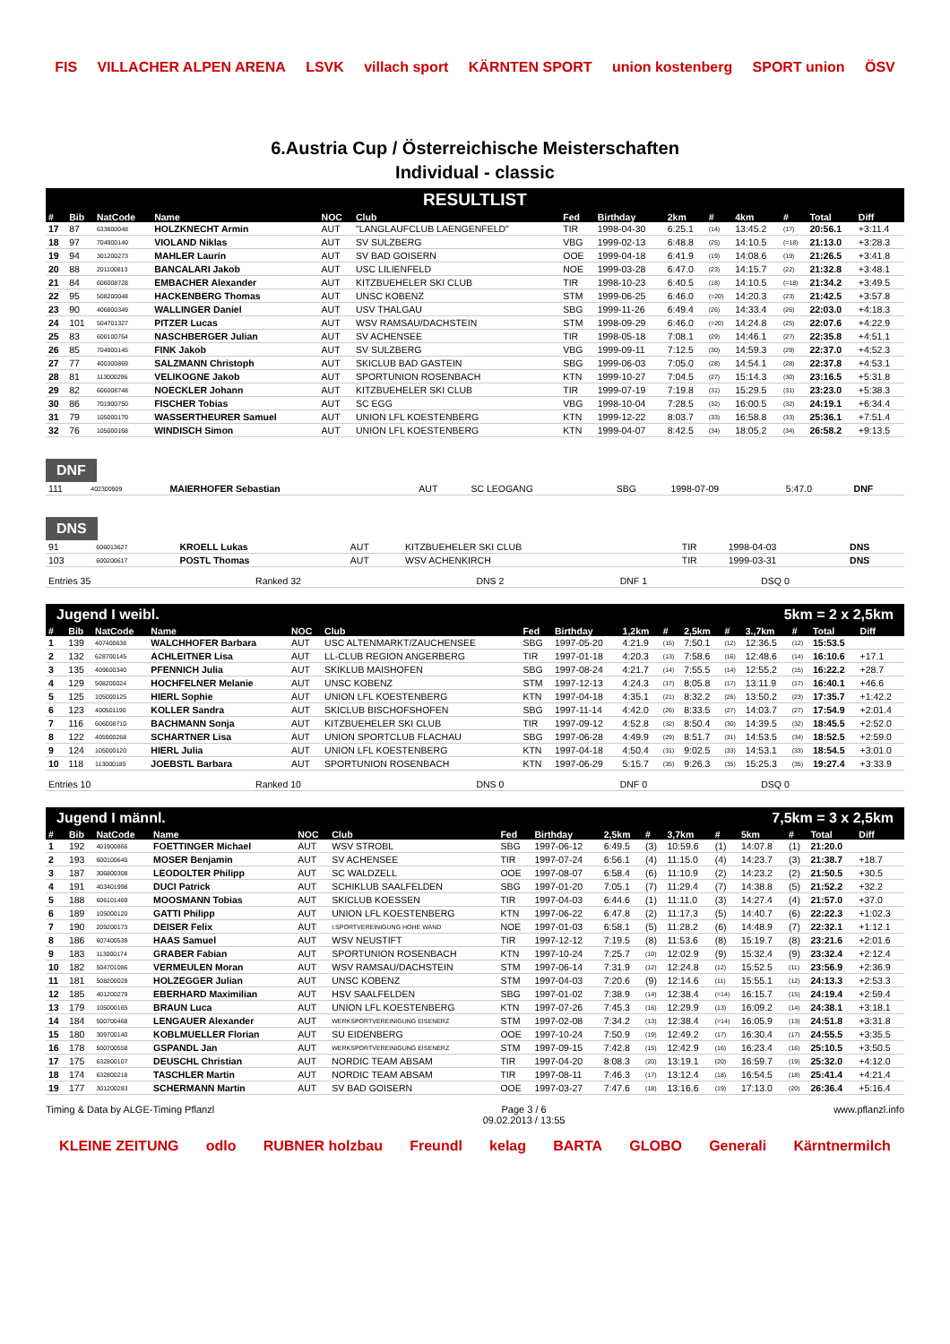FIS VILLACHER ALPEN ARENA LSVK villach sport KÄRNTEN SPORT union kostenberg SPORT union ÖSV
6.Austria Cup / Österreichische Meisterschaften
Individual - classic
RESULTLIST
| # | Bib | NatCode | Name | NOC | Club | Fed | Birthday | 2km | # | 4km | # | Total | Diff |
| --- | --- | --- | --- | --- | --- | --- | --- | --- | --- | --- | --- | --- | --- |
| 17 | 87 | 633600048 | HOLZKNECHT Armin | AUT | "LANGLAUFCLUB LAENGENFELD" | TIR | 1998-04-30 | 6:25.1 | (14) | 13:45.2 | (17) | 20:56.1 | +3:11.4 |
| 18 | 97 | 704900140 | VIOLAND Niklas | AUT | SV SULZBERG | VBG | 1999-02-13 | 6:48.8 | (25) | 14:10.5 | (=18) | 21:13.0 | +3:28.3 |
| 19 | 94 | 301200273 | MAHLER Laurin | AUT | SV BAD GOISERN | OOE | 1999-04-18 | 6:41.9 | (19) | 14:08.6 | (19) | 21:26.5 | +3:41.8 |
| 20 | 88 | 201100813 | BANCALARI Jakob | AUT | USC LILIENFELD | NOE | 1999-03-28 | 6:47.0 | (23) | 14:15.7 | (22) | 21:32.8 | +3:48.1 |
| 21 | 84 | 606008728 | EMBACHER Alexander | AUT | KITZBUEHELER SKI CLUB | TIR | 1998-10-23 | 6:40.5 | (18) | 14:10.5 | (=18) | 21:34.2 | +3:49.5 |
| 22 | 95 | 508200048 | HACKENBERG Thomas | AUT | UNSC KOBENZ | STM | 1999-06-25 | 6:46.0 | (=20) | 14:20.3 | (23) | 21:42.5 | +3:57.8 |
| 23 | 90 | 406800349 | WALLINGER Daniel | AUT | USV THALGAU | SBG | 1999-11-26 | 6:49.4 | (26) | 14:33.4 | (26) | 22:03.0 | +4:18.3 |
| 24 | 101 | 504701327 | PITZER Lucas | AUT | WSV RAMSAU/DACHSTEIN | STM | 1998-09-29 | 6:46.0 | (=20) | 14:24.8 | (25) | 22:07.6 | +4:22.9 |
| 25 | 83 | 600100764 | NASCHBERGER Julian | AUT | SV ACHENSEE | TIR | 1998-05-18 | 7:08.1 | (29) | 14:46.1 | (27) | 22:35.8 | +4:51.1 |
| 26 | 85 | 704900145 | FINK Jakob | AUT | SV SULZBERG | VBG | 1999-09-11 | 7:12.5 | (30) | 14:59.3 | (29) | 22:37.0 | +4:52.3 |
| 27 | 77 | 400300869 | SALZMANN Christoph | AUT | SKICLUB BAD GASTEIN | SBG | 1999-06-03 | 7:05.0 | (28) | 14:54.1 | (28) | 22:37.8 | +4:53.1 |
| 28 | 81 | 113000296 | VELIKOGNE Jakob | AUT | SPORTUNION ROSENBACH | KTN | 1999-10-27 | 7:04.5 | (27) | 15:14.3 | (30) | 23:16.5 | +5:31.8 |
| 29 | 82 | 606008748 | NOECKLER Johann | AUT | KITZBUEHELER SKI CLUB | TIR | 1999-07-19 | 7:19.8 | (31) | 15:29.5 | (31) | 23:23.0 | +5:38.3 |
| 30 | 86 | 701900750 | FISCHER Tobias | AUT | SC EGG | VBG | 1998-10-04 | 7:28.5 | (32) | 16:00.5 | (32) | 24:19.1 | +6:34.4 |
| 31 | 79 | 105000170 | WASSERTHEURER Samuel | AUT | UNION LFL KOESTENBERG | KTN | 1999-12-22 | 8:03.7 | (33) | 16:58.8 | (33) | 25:36.1 | +7:51.4 |
| 32 | 76 | 105000168 | WINDISCH Simon | AUT | UNION LFL KOESTENBERG | KTN | 1999-04-07 | 8:42.5 | (34) | 18:05.2 | (34) | 26:58.2 | +9:13.5 |
DNF
| 111 | 402300909 | MAIERHOFER Sebastian | AUT | SC LEOGANG | SBG | 1998-07-09 | 5:47.0 | DNF |
DNS
| 91 | 606013627 | KROELL Lukas | AUT | KITZBUEHELER SKI CLUB | TIR | 1998-04-03 | DNS |
| 103 | 600200617 | POSTL Thomas | AUT | WSV ACHENKIRCH | TIR | 1999-03-31 | DNS |
| Entries 35 | Ranked 32 | DNS 2 | DNF 1 | DSQ 0 |
Jugend I weibl. 5km = 2 x 2,5km
| # | Bib | NatCode | Name | NOC | Club | Fed | Birthday | 1,2km | # | 2,5km | # | 3.,7km | # | Total | Diff |
| --- | --- | --- | --- | --- | --- | --- | --- | --- | --- | --- | --- | --- | --- | --- | --- |
| 1 | 139 | 407400638 | WALCHHOFER Barbara | AUT | USC ALTENMARKT/ZAUCHENSEE | SBG | 1997-05-20 | 4:21.9 | (15) | 7:50.1 | (12) | 12:36.5 | (12) | 15:53.5 | |
| 2 | 132 | 628700145 | ACHLEITNER Lisa | AUT | LL-CLUB REGION ANGERBERG | TIR | 1997-01-18 | 4:20.3 | (13) | 7:58.6 | (16) | 12:48.6 | (14) | 16:10.6 | +17.1 |
| 3 | 135 | 409600340 | PFENNICH Julia | AUT | SKIKLUB MAISHOFEN | SBG | 1997-08-24 | 4:21.7 | (14) | 7:55.5 | (14) | 12:55.2 | (15) | 16:22.2 | +28.7 |
| 4 | 129 | 508200024 | HOCHFELNER Melanie | AUT | UNSC KOBENZ | STM | 1997-12-13 | 4:24.3 | (17) | 8:05.8 | (17) | 13:11.9 | (17) | 16:40.1 | +46.6 |
| 5 | 125 | 105000125 | HIERL Sophie | AUT | UNION LFL KOESTENBERG | KTN | 1997-04-18 | 4:35.1 | (21) | 8:32.2 | (26) | 13:50.2 | (23) | 17:35.7 | +1:42.2 |
| 6 | 123 | 400501190 | KOLLER Sandra | AUT | SKICLUB BISCHOFSHOFEN | SBG | 1997-11-14 | 4:42.0 | (26) | 8:33.5 | (27) | 14:03.7 | (27) | 17:54.9 | +2:01.4 |
| 7 | 116 | 606008710 | BACHMANN Sonja | AUT | KITZBUEHELER SKI CLUB | TIR | 1997-09-12 | 4:52.8 | (32) | 8:50.4 | (30) | 14:39.5 | (32) | 18:45.5 | +2:52.0 |
| 8 | 122 | 405900268 | SCHARTNER Lisa | AUT | UNION SPORTCLUB FLACHAU | SBG | 1997-06-28 | 4:49.9 | (29) | 8:51.7 | (31) | 14:53.5 | (34) | 18:52.5 | +2:59.0 |
| 9 | 124 | 105000120 | HIERL Julia | AUT | UNION LFL KOESTENBERG | KTN | 1997-04-18 | 4:50.4 | (31) | 9:02.5 | (33) | 14:53.1 | (33) | 18:54.5 | +3:01.0 |
| 10 | 118 | 113000185 | JOEBSTL Barbara | AUT | SPORTUNION ROSENBACH | KTN | 1997-06-29 | 5:15.7 | (35) | 9:26.3 | (35) | 15:25.3 | (35) | 19:27.4 | +3:33.9 |
| Entries 10 | Ranked 10 | DNS 0 | DNF 0 | DSQ 0 |
Jugend I männl. 7,5km = 3 x 2,5km
| # | Bib | NatCode | Name | NOC | Club | Fed | Birthday | 2,5km | # | 3,7km | # | 5km | # | Total | Diff |
| --- | --- | --- | --- | --- | --- | --- | --- | --- | --- | --- | --- | --- | --- | --- | --- |
| 1 | 192 | 401900866 | FOETTINGER Michael | AUT | WSV STROBL | SBG | 1997-06-12 | 6:49.5 | (3) | 10:59.6 | (1) | 14:07.8 | (1) | 21:20.0 | |
| 2 | 193 | 600100640 | MOSER Benjamin | AUT | SV ACHENSEE | TIR | 1997-07-24 | 6:56.1 | (4) | 11:15.0 | (4) | 14:23.7 | (3) | 21:38.7 | +18.7 |
| 3 | 187 | 306800308 | LEODOLTER Philipp | AUT | SC WALDZELL | OOE | 1997-08-07 | 6:58.4 | (6) | 11:10.9 | (2) | 14:23.2 | (2) | 21:50.5 | +30.5 |
| 4 | 191 | 403401998 | DUCI Patrick | AUT | SCHIKLUB SAALFELDEN | SBG | 1997-01-20 | 7:05.1 | (7) | 11:29.4 | (7) | 14:38.8 | (5) | 21:52.2 | +32.2 |
| 5 | 188 | 606101469 | MOOSMANN Tobias | AUT | SKICLUB KOESSEN | TIR | 1997-04-03 | 6:44.6 | (1) | 11:11.0 | (3) | 14:27.4 | (4) | 21:57.0 | +37.0 |
| 6 | 189 | 105000120 | GATTI Philipp | AUT | UNION LFL KOESTENBERG | KTN | 1997-06-22 | 6:47.8 | (2) | 11:17.3 | (5) | 14:40.7 | (6) | 22:22.3 | +1:02.3 |
| 7 | 190 | 209200173 | DEISER Felix | AUT | I.SPORTVEREINIGUNG HOHE WAND | NOE | 1997-01-03 | 6:58.1 | (5) | 11:28.2 | (6) | 14:48.9 | (7) | 22:32.1 | +1:12.1 |
| 8 | 186 | 607400539 | HAAS Samuel | AUT | WSV NEUSTIFT | TIR | 1997-12-12 | 7:19.5 | (8) | 11:53.6 | (8) | 15:19.7 | (8) | 23:21.6 | +2:01.6 |
| 9 | 183 | 113000174 | GRABER Fabian | AUT | SPORTUNION ROSENBACH | KTN | 1997-10-24 | 7:25.7 | (10) | 12:02.9 | (9) | 15:32.4 | (9) | 23:32.4 | +2:12.4 |
| 10 | 182 | 504701086 | VERMEULEN Moran | AUT | WSV RAMSAU/DACHSTEIN | STM | 1997-06-14 | 7:31.9 | (12) | 12:24.8 | (12) | 15:52.5 | (11) | 23:56.9 | +2:36.9 |
| 11 | 181 | 508200028 | HOLZEGGER Julian | AUT | UNSC KOBENZ | STM | 1997-04-03 | 7:20.6 | (9) | 12:14.6 | (11) | 15:55.1 | (12) | 24:13.3 | +2:53.3 |
| 12 | 185 | 401200279 | EBERHARD Maximilian | AUT | HSV SAALFELDEN | SBG | 1997-01-02 | 7:38.9 | (14) | 12:38.4 | (=14) | 16:15.7 | (15) | 24:19.4 | +2:59.4 |
| 13 | 179 | 105000165 | BRAUN Luca | AUT | UNION LFL KOESTENBERG | KTN | 1997-07-26 | 7:45.3 | (16) | 12:29.9 | (13) | 16:09.2 | (14) | 24:38.1 | +3:18.1 |
| 14 | 184 | 500700468 | LENGAUER Alexander | AUT | WERKSPORTVEREINIGUNG EISENERZ | STM | 1997-02-08 | 7:34.2 | (13) | 12:38.4 | (=14) | 16:05.9 | (13) | 24:51.8 | +3:31.8 |
| 15 | 180 | 309700140 | KOBLMUELLER Florian | AUT | SU EIDENBERG | OOE | 1997-10-24 | 7:50.9 | (19) | 12:49.2 | (17) | 16:30.4 | (17) | 24:55.5 | +3:35.5 |
| 16 | 178 | 500700558 | GSPANDL Jan | AUT | WERKSPORTVEREINIGUNG EISENERZ | STM | 1997-09-15 | 7:42.8 | (15) | 12:42.9 | (16) | 16:23.4 | (16) | 25:10.5 | +3:50.5 |
| 17 | 175 | 632800107 | DEUSCHL Christian | AUT | NORDIC TEAM ABSAM | TIR | 1997-04-20 | 8:08.3 | (20) | 13:19.1 | (20) | 16:59.7 | (19) | 25:32.0 | +4:12.0 |
| 18 | 174 | 632800218 | TASCHLER Martin | AUT | NORDIC TEAM ABSAM | TIR | 1997-08-11 | 7:46.3 | (17) | 13:12.4 | (18) | 16:54.5 | (18) | 25:41.4 | +4:21.4 |
| 19 | 177 | 301200283 | SCHERMANN Martin | AUT | SV BAD GOISERN | OOE | 1997-03-27 | 7:47.6 | (18) | 13:16.6 | (19) | 17:13.0 | (20) | 26:36.4 | +5:16.4 |
Timing & Data by ALGE-Timing Pflanzl Page 3 / 6
09.02.2013 / 13:55 www.pflanzl.info
KLEINE ZEITUNG odlo RUBNER holzbau Freundl kelag BARTA GLOBO Generali Kärntnermilch